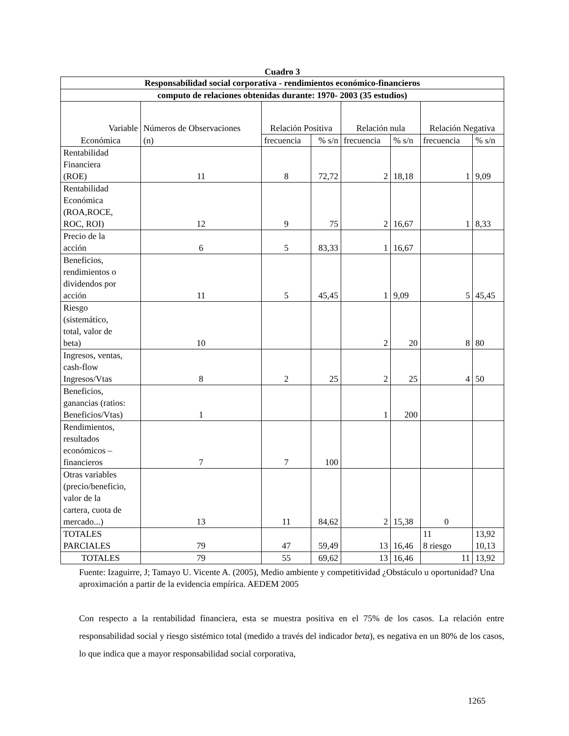Cuadro 3
| Responsabilidad social corporativa - rendimientos económico-financieros | | | | | | | |
| computo de relaciones obtenidas durante: 1970- 2003 (35 estudios) | | | | | | | |
| Variable | Números de Observaciones | Relación Positiva | | Relación nula | | Relación Negativa | |
| Económica | (n) | frecuencia | % s/n | frecuencia | % s/n | frecuencia | % s/n |
| Rentabilidad Financiera (ROE) | 11 | 8 | 72,72 | 2 | 18,18 | 1 | 9,09 |
| Rentabilidad Económica (ROA,ROCE, ROC, ROI) | 12 | 9 | 75 | 2 | 16,67 | 1 | 8,33 |
| Precio de la acción | 6 | 5 | 83,33 | 1 | 16,67 | | |
| Beneficios, rendimientos o dividendos por acción | 11 | 5 | 45,45 | 1 | 9,09 | 5 | 45,45 |
| Riesgo (sistemático, total, valor de beta) | 10 | | | 2 | 20 | 8 | 80 |
| Ingresos, ventas, cash-flow Ingresos/Vtas | 8 | 2 | 25 | 2 | 25 | 4 | 50 |
| Beneficios, ganancias (ratios: Beneficios/Vtas) | 1 | | | 1 | 200 | | |
| Rendimientos, resultados económicos – financieros | 7 | 7 | 100 | | | | |
| Otras variables (precio/beneficio, valor de la cartera, cuota de mercado...) | 13 | 11 | 84,62 | 2 | 15,38 | 0 | |
| TOTALES PARCIALES | 79 | 47 | 59,49 | 13 | 16,46 | 11 8 riesgo | 13,92 10,13 |
| TOTALES | 79 | 55 | 69,62 | 13 | 16,46 | 11 | 13,92 |
Fuente: Izaguirre, J; Tamayo U. Vicente A. (2005), Medio ambiente y competitividad ¿Obstáculo u oportunidad? Una aproximación a partir de la evidencia empírica. AEDEM 2005
Con respecto a la rentabilidad financiera, esta se muestra positiva en el 75% de los casos. La relación entre responsabilidad social y riesgo sistémico total (medido a través del indicador beta), es negativa en un 80% de los casos, lo que indica que a mayor responsabilidad social corporativa,
1265